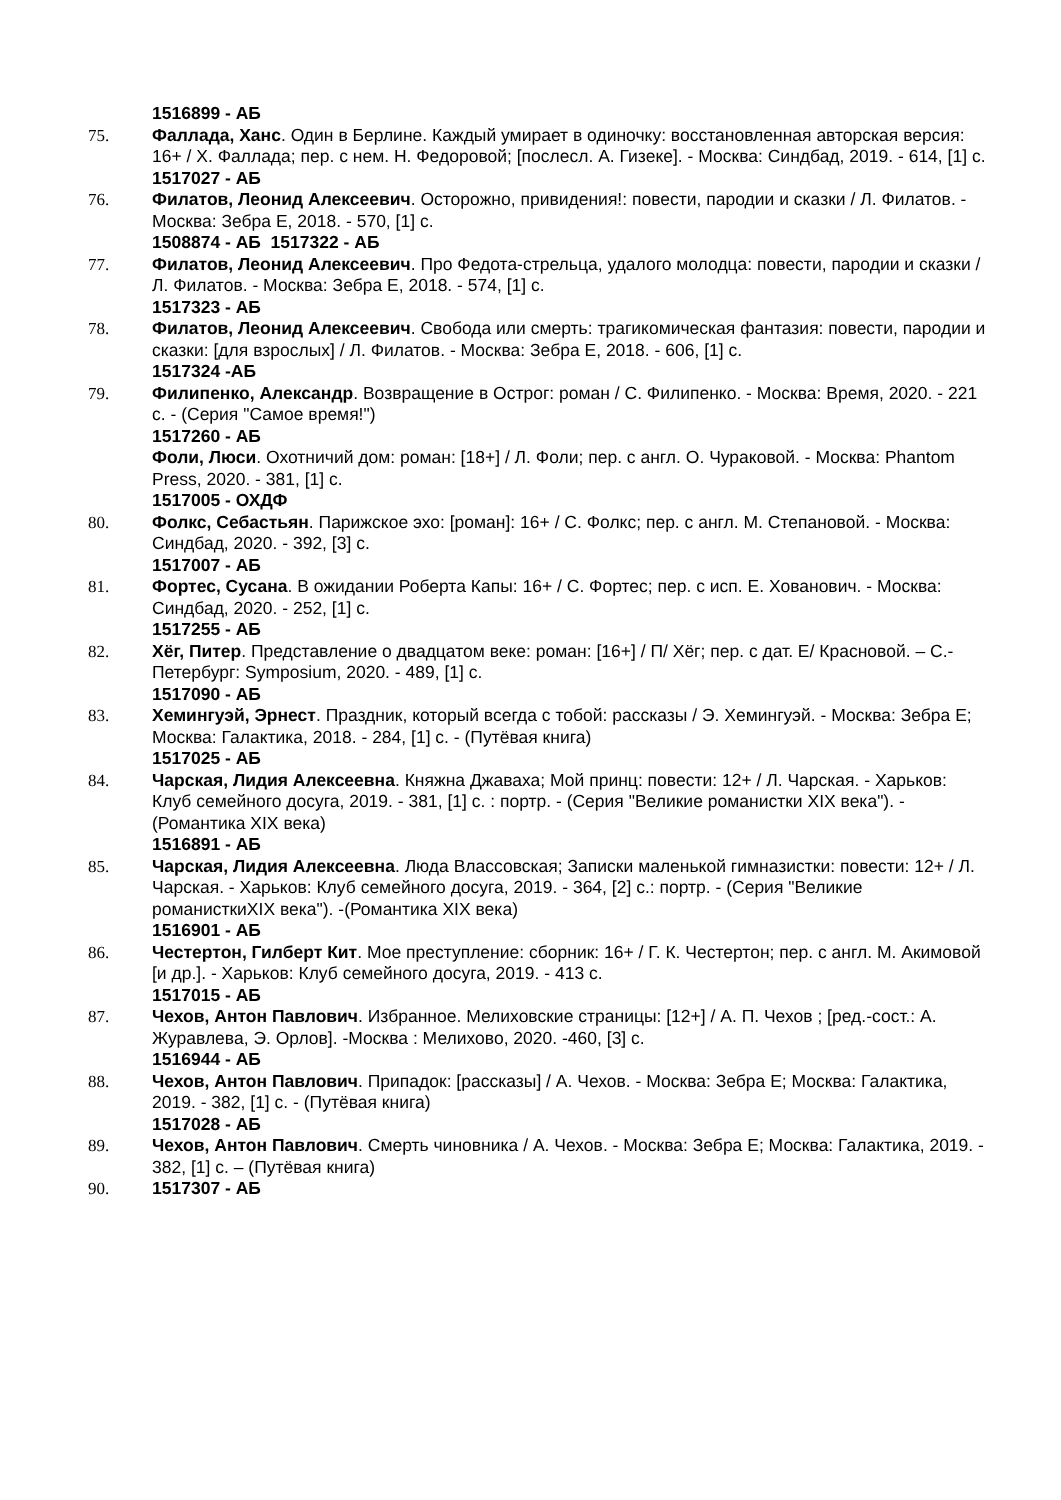1516899 - АБ
75. Фаллада, Ханс. Один в Берлине. Каждый умирает в одиночку: восстановленная авторская версия: 16+ / Х. Фаллада; пер. с нем. Н. Федоровой; [послесл. А. Гизеке]. - Москва: Синдбад, 2019. - 614, [1] с.
1517027 - АБ
76. Филатов, Леонид Алексеевич. Осторожно, привидения!: повести, пародии и сказки / Л. Филатов. - Москва: Зебра Е, 2018. - 570, [1] с.
1508874 - АБ 1517322 - АБ
77. Филатов, Леонид Алексеевич. Про Федота-стрельца, удалого молодца: повести, пародии и сказки / Л. Филатов. - Москва: Зебра Е, 2018. - 574, [1] с.
1517323 - АБ
78. Филатов, Леонид Алексеевич. Свобода или смерть: трагикомическая фантазия: повести, пародии и сказки: [для взрослых] / Л. Филатов. - Москва: Зебра Е, 2018. - 606, [1] с.
1517324 -АБ
79. Филипенко, Александр. Возвращение в Острог: роман / С. Филипенко. - Москва: Время, 2020. - 221 с. - (Серия "Самое время!")
1517260 - АБ
Фоли, Люси. Охотничий дом: роман: [18+] / Л. Фоли; пер. с англ. О. Чураковой. - Москва: Phantom Press, 2020. - 381, [1] с.
1517005 - ОХДФ
80. Фолкс, Себастьян. Парижское эхо: [роман]: 16+ / С. Фолкс; пер. с англ. М. Степановой. - Москва: Синдбад, 2020. - 392, [3] с.
1517007 - АБ
81. Фортес, Сусана. В ожидании Роберта Капы: 16+ / С. Фортес; пер. с исп. Е. Хованович. - Москва: Синдбад, 2020. - 252, [1] с.
1517255 - АБ
82. Хёг, Питер. Представление о двадцатом веке: роман: [16+] / П/ Хёг; пер. с дат. Е/ Красновой. – С.-Петербург: Symposium, 2020. - 489, [1] с.
1517090 - АБ
83. Хемингуэй, Эрнест. Праздник, который всегда с тобой: рассказы / Э. Хемингуэй. - Москва: Зебра Е; Москва: Галактика, 2018. - 284, [1] с. - (Путёвая книга)
1517025 - АБ
84. Чарская, Лидия Алексеевна. Княжна Джаваха; Мой принц: повести: 12+ / Л. Чарская. - Харьков: Клуб семейного досуга, 2019. - 381, [1] с. : портр. - (Серия "Великие романистки XIX века"). - (Романтика XIX века)
1516891 - АБ
85. Чарская, Лидия Алексеевна. Люда Влассовская; Записки маленькой гимназистки: повести: 12+ / Л. Чарская. - Харьков: Клуб семейного досуга, 2019. - 364, [2] с.: портр. - (Серия "Великие романисткиXIX века"). -(Романтика XIX века)
1516901 - АБ
86. Честертон, Гилберт Кит. Мое преступление: сборник: 16+ / Г. К. Честертон; пер. с англ. М. Акимовой [и др.]. - Харьков: Клуб семейного досуга, 2019. - 413 с.
1517015 - АБ
87. Чехов, Антон Павлович. Избранное. Мелиховские страницы: [12+] / А. П. Чехов ; [ред.-сост.: А. Журавлева, Э. Орлов]. -Москва : Мелихово, 2020. -460, [3] с.
1516944 - АБ
88. Чехов, Антон Павлович. Припадок: [рассказы] / А. Чехов. - Москва: Зебра Е; Москва: Галактика, 2019. - 382, [1] с. - (Путёвая книга)
1517028 - АБ
89. Чехов, Антон Павлович. Смерть чиновника / А. Чехов. - Москва: Зебра Е; Москва: Галактика, 2019. - 382, [1] с. – (Путёвая книга)
90. 1517307 - АБ